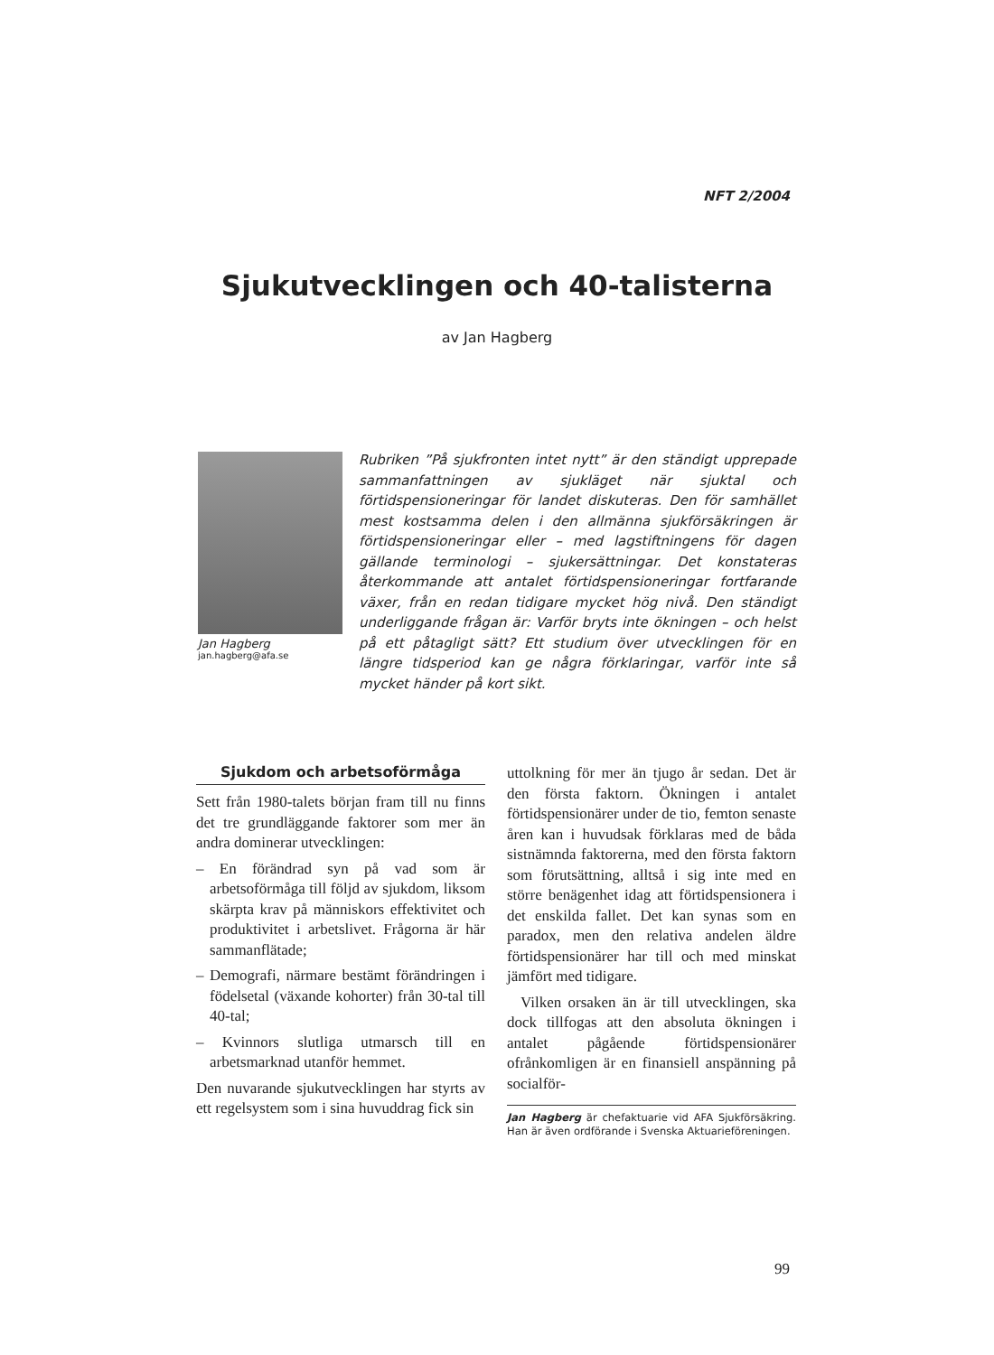NFT 2/2004
Sjukutvecklingen och 40-talisterna
av Jan Hagberg
Jan Hagberg
jan.hagberg@afa.se
Rubriken ”På sjukfronten intet nytt” är den ständigt upprepade sammanfattningen av sjukläget när sjuktal och förtidspensioneringar för landet diskuteras. Den för samhället mest kostsamma delen i den allmänna sjukförsäkringen är förtidspensioneringar eller – med lagstiftningens för dagen gällande terminologi – sjukersättningar. Det konstateras återkommande att antalet förtidspensioneringar fortfarande växer, från en redan tidigare mycket hög nivå. Den ständigt underliggande frågan är: Varför bryts inte ökningen – och helst på ett påtagligt sätt? Ett studium över utvecklingen för en längre tidsperiod kan ge några förklaringar, varför inte så mycket händer på kort sikt.
Sjukdom och arbetsoförmåga
Sett från 1980-talets början fram till nu finns det tre grundläggande faktorer som mer än andra dominerar utvecklingen:
– En förändrad syn på vad som är arbetsoförmåga till följd av sjukdom, liksom skärpta krav på människors effektivitet och produktivitet i arbetslivet. Frågorna är här sammanflätade;
– Demografi, närmare bestämt förändringen i födelsetal (växande kohorter) från 30-tal till 40-tal;
– Kvinnors slutliga utmarsch till en arbetsmarknad utanför hemmet.
Den nuvarande sjukutvecklingen har styrts av ett regelsystem som i sina huvuddrag fick sin
uttolkning för mer än tjugo år sedan. Det är den första faktorn. Ökningen i antalet förtidspensionärer under de tio, femton senaste åren kan i huvudsak förklaras med de båda sistnämnda faktorerna, med den första faktorn som förutsättning, alltså i sig inte med en större benägenhet idag att förtidspensionera i det enskilda fallet. Det kan synas som en paradox, men den relativa andelen äldre förtidspensionärer har till och med minskat jämfört med tidigare.
Vilken orsaken än är till utvecklingen, ska dock tillfogas att den absoluta ökningen i antalet pågående förtidspensionärer ofrånkomligen är en finansiell anspänning på socialför-
Jan Hagberg är chefaktuarie vid AFA Sjukförsäkring. Han är även ordförande i Svenska Aktuarieföreningen.
99